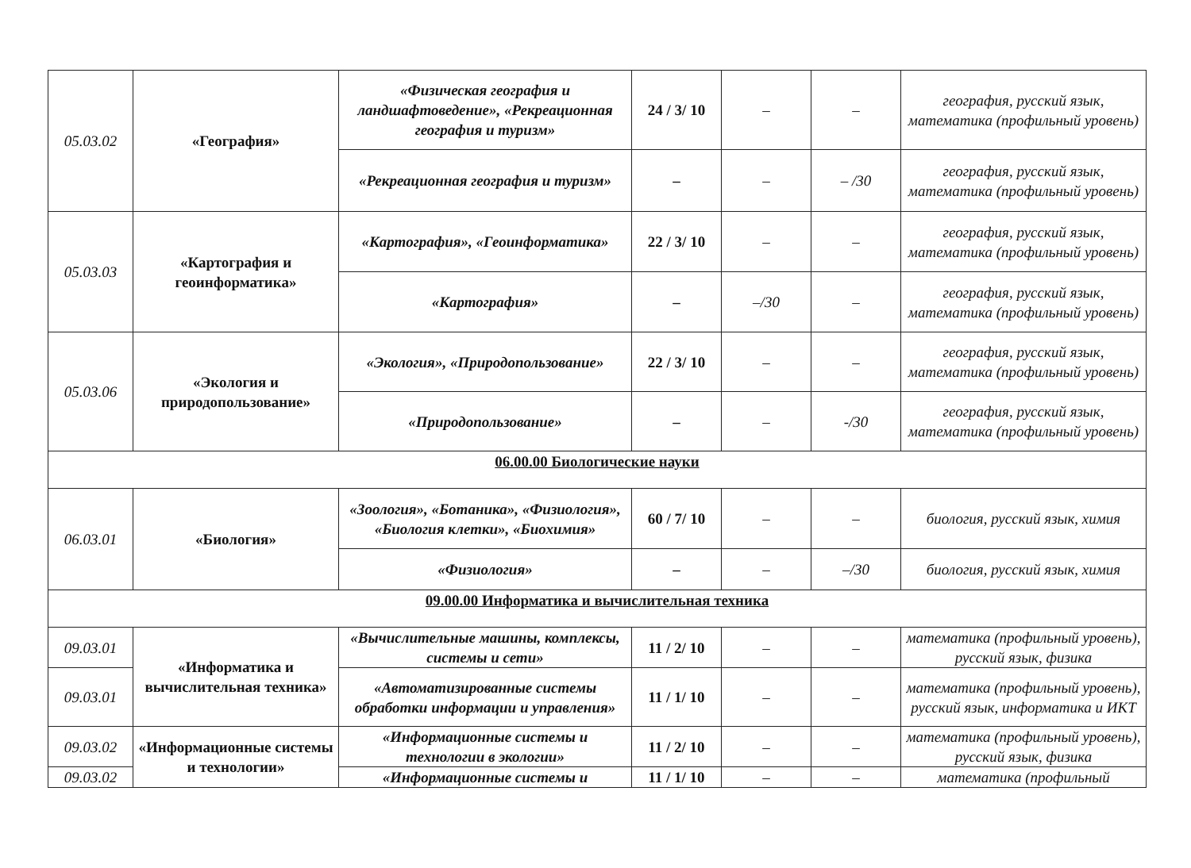| 05.03.02 | «География» | «Физическая география и ландшафтоведение», «Рекреационная география и туризм» | 24 / 3/ 10 | – | – | география, русский язык, математика (профильный уровень) |
| | | «Рекреационная география и туризм» | – | – | – /30 | география, русский язык, математика (профильный уровень) |
| 05.03.03 | «Картография и геоинформатика» | «Картография», «Геоинформатика» | 22 / 3/ 10 | – | – | география, русский язык, математика (профильный уровень) |
| | | «Картография» | – | –/30 | – | география, русский язык, математика (профильный уровень) |
| 05.03.06 | «Экология и природопользование» | «Экология», «Природопользование» | 22 / 3/ 10 | – | – | география, русский язык, математика (профильный уровень) |
| | | «Природопользование» | – | – | -/30 | география, русский язык, математика (профильный уровень) |
| 06.00.00 Биологические науки | | | | | | |
| 06.03.01 | «Биология» | «Зоология», «Ботаника», «Физиология», «Биология клетки», «Биохимия» | 60 / 7/ 10 | – | – | биология, русский язык, химия |
| | | «Физиология» | – | – | –/30 | биология, русский язык, химия |
| 09.00.00 Информатика и вычислительная техника | | | | | | |
| 09.03.01 | «Информатика и вычислительная техника» | «Вычислительные машины, комплексы, системы и сети» | 11 / 2/ 10 | – | – | математика (профильный уровень), русский язык, физика |
| 09.03.01 | | «Автоматизированные системы обработки информации и управления» | 11 / 1/ 10 | – | – | математика (профильный уровень), русский язык, информатика и ИКТ |
| 09.03.02 | «Информационные системы и технологии» | «Информационные системы и технологии в экологии» | 11 / 2/ 10 | – | – | математика (профильный уровень), русский язык, физика |
| 09.03.02 | | «Информационные системы и | 11 / 1/ 10 | – | – | математика (профильный |